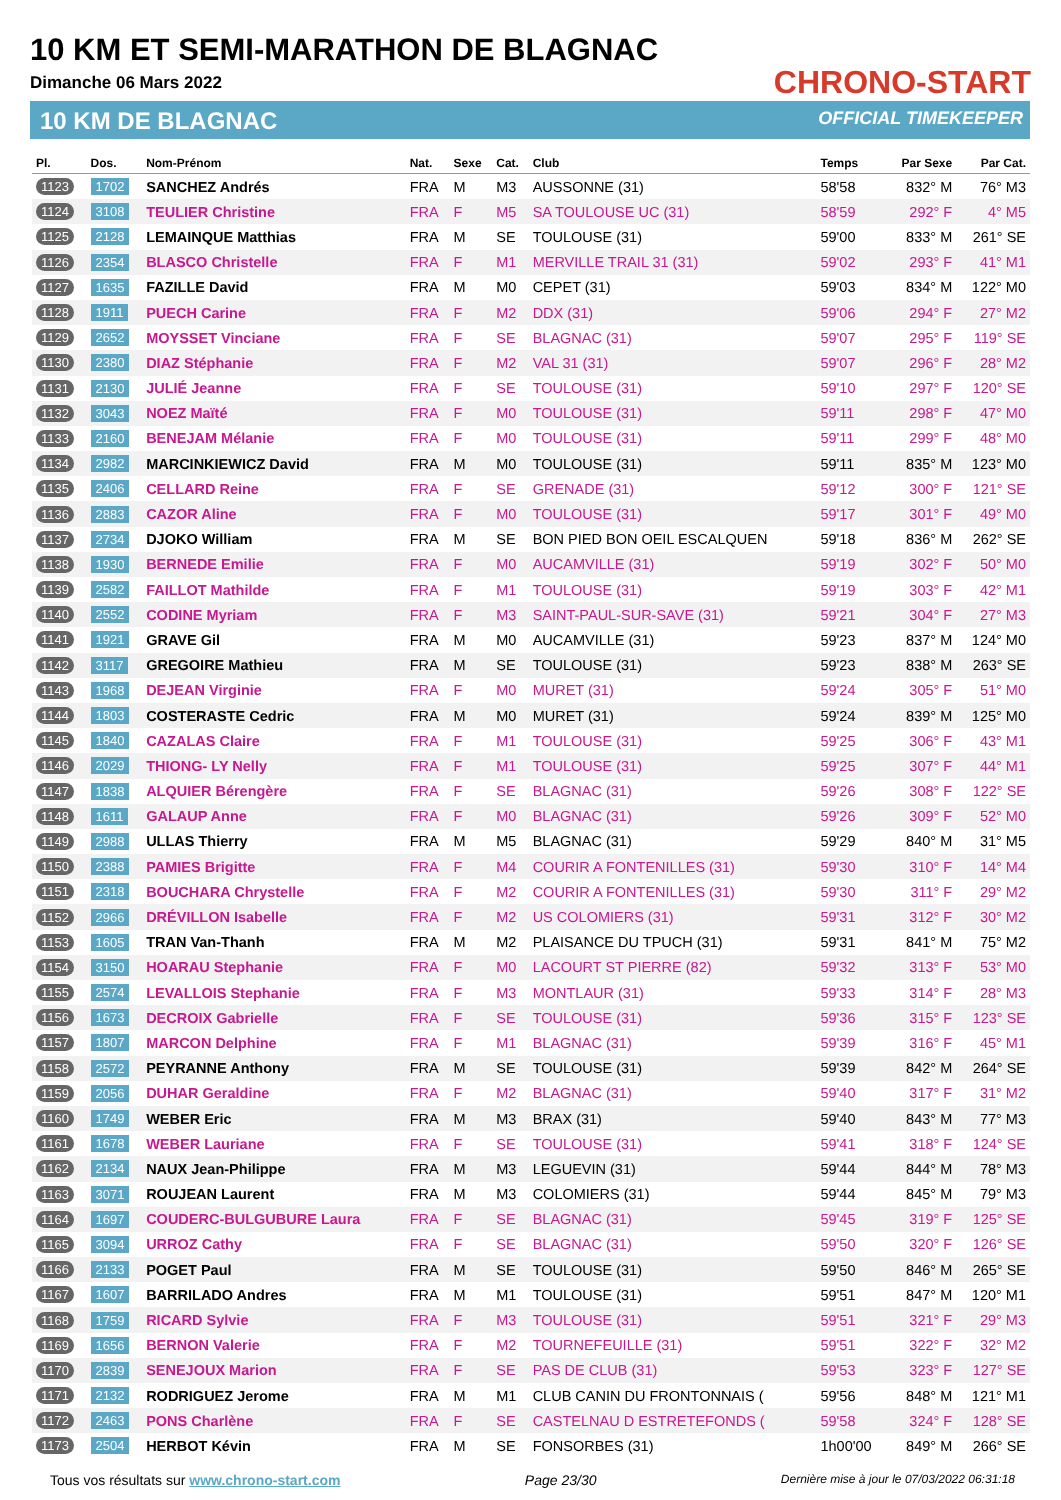10 KM ET SEMI-MARATHON DE BLAGNAC
Dimanche 06 Mars 2022
10 KM DE BLAGNAC
CHRONO-START
OFFICIAL TIMEKEEPER
| Pl. | Dos. | Nom-Prénom | Nat. | Sexe | Cat. | Club | Temps | Par Sexe | Par Cat. |
| --- | --- | --- | --- | --- | --- | --- | --- | --- | --- |
| 1123 | 1702 | SANCHEZ Andrés | FRA | M | M3 | AUSSONNE (31) | 58'58 | 832° M | 76° M3 |
| 1124 | 3108 | TEULIER Christine | FRA | F | M5 | SA TOULOUSE UC (31) | 58'59 | 292° F | 4° M5 |
| 1125 | 2128 | LEMAINQUE Matthias | FRA | M | SE | TOULOUSE (31) | 59'00 | 833° M | 261° SE |
| 1126 | 2354 | BLASCO Christelle | FRA | F | M1 | MERVILLE TRAIL 31 (31) | 59'02 | 293° F | 41° M1 |
| 1127 | 1635 | FAZILLE David | FRA | M | M0 | CEPET (31) | 59'03 | 834° M | 122° M0 |
| 1128 | 1911 | PUECH Carine | FRA | F | M2 | DDX (31) | 59'06 | 294° F | 27° M2 |
| 1129 | 2652 | MOYSSET Vinciane | FRA | F | SE | BLAGNAC (31) | 59'07 | 295° F | 119° SE |
| 1130 | 2380 | DIAZ Stéphanie | FRA | F | M2 | VAL 31 (31) | 59'07 | 296° F | 28° M2 |
| 1131 | 2130 | JULIÉ Jeanne | FRA | F | SE | TOULOUSE (31) | 59'10 | 297° F | 120° SE |
| 1132 | 3043 | NOEZ Maïté | FRA | F | M0 | TOULOUSE (31) | 59'11 | 298° F | 47° M0 |
| 1133 | 2160 | BENEJAM Mélanie | FRA | F | M0 | TOULOUSE (31) | 59'11 | 299° F | 48° M0 |
| 1134 | 2982 | MARCINKIEWICZ David | FRA | M | M0 | TOULOUSE (31) | 59'11 | 835° M | 123° M0 |
| 1135 | 2406 | CELLARD Reine | FRA | F | SE | GRENADE (31) | 59'12 | 300° F | 121° SE |
| 1136 | 2883 | CAZOR Aline | FRA | F | M0 | TOULOUSE (31) | 59'17 | 301° F | 49° M0 |
| 1137 | 2734 | DJOKO William | FRA | M | SE | BON PIED BON OEIL ESCALQUEN | 59'18 | 836° M | 262° SE |
| 1138 | 1930 | BERNEDE Emilie | FRA | F | M0 | AUCAMVILLE (31) | 59'19 | 302° F | 50° M0 |
| 1139 | 2582 | FAILLOT Mathilde | FRA | F | M1 | TOULOUSE (31) | 59'19 | 303° F | 42° M1 |
| 1140 | 2552 | CODINE Myriam | FRA | F | M3 | SAINT-PAUL-SUR-SAVE (31) | 59'21 | 304° F | 27° M3 |
| 1141 | 1921 | GRAVE Gil | FRA | M | M0 | AUCAMVILLE (31) | 59'23 | 837° M | 124° M0 |
| 1142 | 3117 | GREGOIRE Mathieu | FRA | M | SE | TOULOUSE (31) | 59'23 | 838° M | 263° SE |
| 1143 | 1968 | DEJEAN Virginie | FRA | F | M0 | MURET (31) | 59'24 | 305° F | 51° M0 |
| 1144 | 1803 | COSTERASTE Cedric | FRA | M | M0 | MURET (31) | 59'24 | 839° M | 125° M0 |
| 1145 | 1840 | CAZALAS Claire | FRA | F | M1 | TOULOUSE (31) | 59'25 | 306° F | 43° M1 |
| 1146 | 2029 | THIONG- LY Nelly | FRA | F | M1 | TOULOUSE (31) | 59'25 | 307° F | 44° M1 |
| 1147 | 1838 | ALQUIER Bérengère | FRA | F | SE | BLAGNAC (31) | 59'26 | 308° F | 122° SE |
| 1148 | 1611 | GALAUP Anne | FRA | F | M0 | BLAGNAC (31) | 59'26 | 309° F | 52° M0 |
| 1149 | 2988 | ULLAS Thierry | FRA | M | M5 | BLAGNAC (31) | 59'29 | 840° M | 31° M5 |
| 1150 | 2388 | PAMIES Brigitte | FRA | F | M4 | COURIR A FONTENILLES (31) | 59'30 | 310° F | 14° M4 |
| 1151 | 2318 | BOUCHARA Chrystelle | FRA | F | M2 | COURIR A FONTENILLES (31) | 59'30 | 311° F | 29° M2 |
| 1152 | 2966 | DRÉVILLON Isabelle | FRA | F | M2 | US COLOMIERS (31) | 59'31 | 312° F | 30° M2 |
| 1153 | 1605 | TRAN Van-Thanh | FRA | M | M2 | PLAISANCE DU TPUCH (31) | 59'31 | 841° M | 75° M2 |
| 1154 | 3150 | HOARAU Stephanie | FRA | F | M0 | LACOURT ST PIERRE (82) | 59'32 | 313° F | 53° M0 |
| 1155 | 2574 | LEVALLOIS Stephanie | FRA | F | M3 | MONTLAUR (31) | 59'33 | 314° F | 28° M3 |
| 1156 | 1673 | DECROIX Gabrielle | FRA | F | SE | TOULOUSE (31) | 59'36 | 315° F | 123° SE |
| 1157 | 1807 | MARCON Delphine | FRA | F | M1 | BLAGNAC (31) | 59'39 | 316° F | 45° M1 |
| 1158 | 2572 | PEYRANNE Anthony | FRA | M | SE | TOULOUSE (31) | 59'39 | 842° M | 264° SE |
| 1159 | 2056 | DUHAR Geraldine | FRA | F | M2 | BLAGNAC (31) | 59'40 | 317° F | 31° M2 |
| 1160 | 1749 | WEBER Eric | FRA | M | M3 | BRAX (31) | 59'40 | 843° M | 77° M3 |
| 1161 | 1678 | WEBER Lauriane | FRA | F | SE | TOULOUSE (31) | 59'41 | 318° F | 124° SE |
| 1162 | 2134 | NAUX Jean-Philippe | FRA | M | M3 | LEGUEVIN (31) | 59'44 | 844° M | 78° M3 |
| 1163 | 3071 | ROUJEAN Laurent | FRA | M | M3 | COLOMIERS (31) | 59'44 | 845° M | 79° M3 |
| 1164 | 1697 | COUDERC-BULGUBURE Laura | FRA | F | SE | BLAGNAC (31) | 59'45 | 319° F | 125° SE |
| 1165 | 3094 | URROZ Cathy | FRA | F | SE | BLAGNAC (31) | 59'50 | 320° F | 126° SE |
| 1166 | 2133 | POGET Paul | FRA | M | SE | TOULOUSE (31) | 59'50 | 846° M | 265° SE |
| 1167 | 1607 | BARRILADO Andres | FRA | M | M1 | TOULOUSE (31) | 59'51 | 847° M | 120° M1 |
| 1168 | 1759 | RICARD Sylvie | FRA | F | M3 | TOULOUSE (31) | 59'51 | 321° F | 29° M3 |
| 1169 | 1656 | BERNON Valerie | FRA | F | M2 | TOURNEFEUILLE (31) | 59'51 | 322° F | 32° M2 |
| 1170 | 2839 | SENEJOUX Marion | FRA | F | SE | PAS DE CLUB (31) | 59'53 | 323° F | 127° SE |
| 1171 | 2132 | RODRIGUEZ Jerome | FRA | M | M1 | CLUB CANIN DU FRONTONNAIS ( | 59'56 | 848° M | 121° M1 |
| 1172 | 2463 | PONS Charlène | FRA | F | SE | CASTELNAU D ESTRETEFONDS ( | 59'58 | 324° F | 128° SE |
| 1173 | 2504 | HERBOT Kévin | FRA | M | SE | FONSORBES (31) | 1h00'00 | 849° M | 266° SE |
Tous vos résultats sur www.chrono-start.com Page 23/30 Dernière mise à jour le 07/03/2022 06:31:18